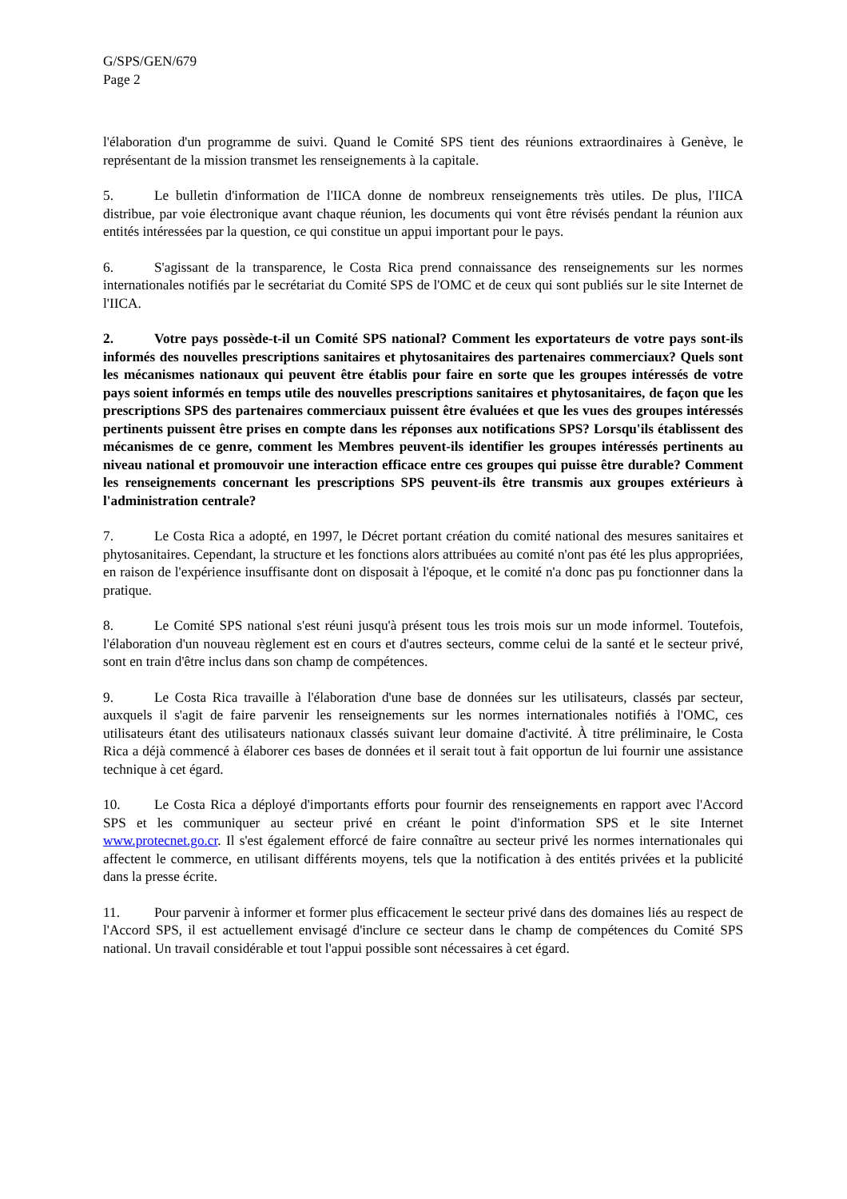G/SPS/GEN/679
Page 2
l'élaboration d'un programme de suivi. Quand le Comité SPS tient des réunions extraordinaires à Genève, le représentant de la mission transmet les renseignements à la capitale.
5. Le bulletin d'information de l'IICA donne de nombreux renseignements très utiles. De plus, l'IICA distribue, par voie électronique avant chaque réunion, les documents qui vont être révisés pendant la réunion aux entités intéressées par la question, ce qui constitue un appui important pour le pays.
6. S'agissant de la transparence, le Costa Rica prend connaissance des renseignements sur les normes internationales notifiés par le secrétariat du Comité SPS de l'OMC et de ceux qui sont publiés sur le site Internet de l'IICA.
2. Votre pays possède-t-il un Comité SPS national? Comment les exportateurs de votre pays sont-ils informés des nouvelles prescriptions sanitaires et phytosanitaires des partenaires commerciaux? Quels sont les mécanismes nationaux qui peuvent être établis pour faire en sorte que les groupes intéressés de votre pays soient informés en temps utile des nouvelles prescriptions sanitaires et phytosanitaires, de façon que les prescriptions SPS des partenaires commerciaux puissent être évaluées et que les vues des groupes intéressés pertinents puissent être prises en compte dans les réponses aux notifications SPS? Lorsqu'ils établissent des mécanismes de ce genre, comment les Membres peuvent-ils identifier les groupes intéressés pertinents au niveau national et promouvoir une interaction efficace entre ces groupes qui puisse être durable? Comment les renseignements concernant les prescriptions SPS peuvent-ils être transmis aux groupes extérieurs à l'administration centrale?
7. Le Costa Rica a adopté, en 1997, le Décret portant création du comité national des mesures sanitaires et phytosanitaires. Cependant, la structure et les fonctions alors attribuées au comité n'ont pas été les plus appropriées, en raison de l'expérience insuffisante dont on disposait à l'époque, et le comité n'a donc pas pu fonctionner dans la pratique.
8. Le Comité SPS national s'est réuni jusqu'à présent tous les trois mois sur un mode informel. Toutefois, l'élaboration d'un nouveau règlement est en cours et d'autres secteurs, comme celui de la santé et le secteur privé, sont en train d'être inclus dans son champ de compétences.
9. Le Costa Rica travaille à l'élaboration d'une base de données sur les utilisateurs, classés par secteur, auxquels il s'agit de faire parvenir les renseignements sur les normes internationales notifiés à l'OMC, ces utilisateurs étant des utilisateurs nationaux classés suivant leur domaine d'activité. À titre préliminaire, le Costa Rica a déjà commencé à élaborer ces bases de données et il serait tout à fait opportun de lui fournir une assistance technique à cet égard.
10. Le Costa Rica a déployé d'importants efforts pour fournir des renseignements en rapport avec l'Accord SPS et les communiquer au secteur privé en créant le point d'information SPS et le site Internet www.protecnet.go.cr. Il s'est également efforcé de faire connaître au secteur privé les normes internationales qui affectent le commerce, en utilisant différents moyens, tels que la notification à des entités privées et la publicité dans la presse écrite.
11. Pour parvenir à informer et former plus efficacement le secteur privé dans des domaines liés au respect de l'Accord SPS, il est actuellement envisagé d'inclure ce secteur dans le champ de compétences du Comité SPS national. Un travail considérable et tout l'appui possible sont nécessaires à cet égard.